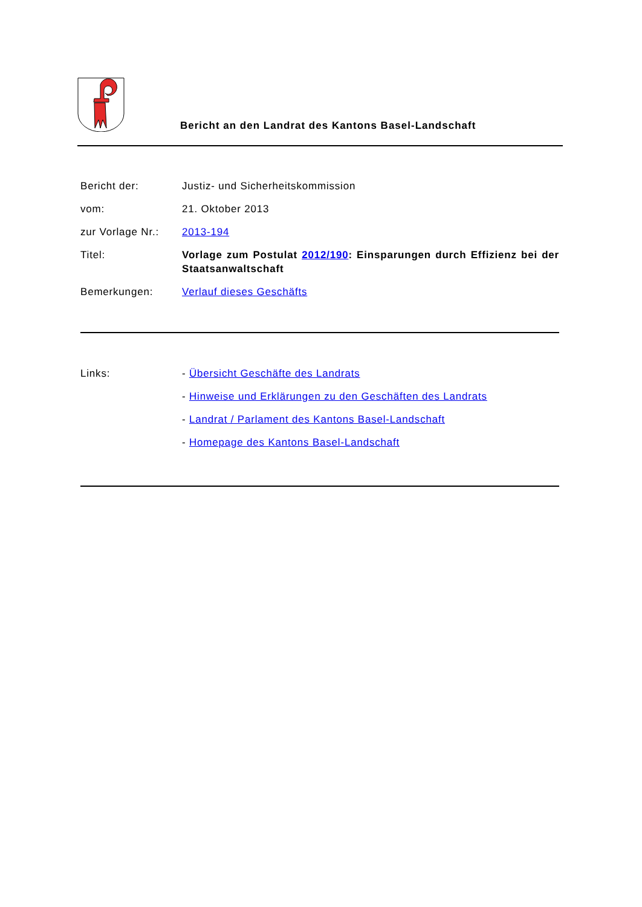Bericht an den Landrat des Kantons Basel-Landschaft
Bericht der: Justiz- und Sicherheitskommission
vom: 21. Oktober 2013
zur Vorlage Nr.:
2013-194
Titel: Vorlage zum Postulat 2012/190: Einsparungen durch Effizienz bei der Staatsanwaltschaft
Bemerkungen: Verlauf dieses Geschäfts
Links: - Übersicht Geschäfte des Landrats
- Hinweise und Erklärungen zu den Geschäften des Landrats
- Landrat / Parlament des Kantons Basel-Landschaft
- Homepage des Kantons Basel-Landschaft